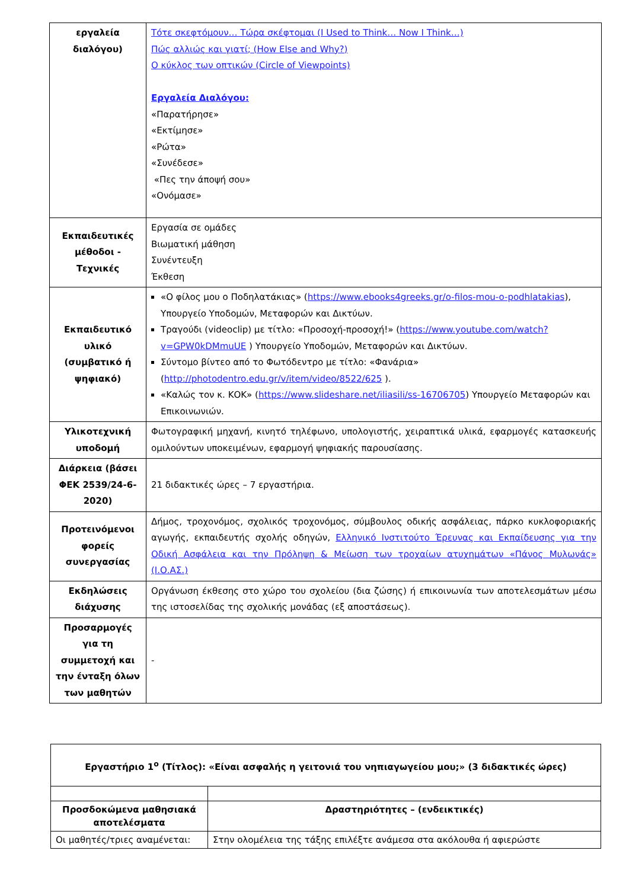| εργαλεία διαλόγου) | Τότε σκεφτόμουν… Τώρα σκέφτομαι (I Used to Think… Now I Think…) Πώς αλλιώς και γιατί; (How Else and Why?) Ο κύκλος των οπτικών (Circle of Viewpoints) Εργαλεία Διαλόγου: «Παρατήρησε» «Εκτίμησε» «Ρώτα» «Συνέδεσε» «Πες την άποψή σου» «Ονόμασε» |
| Εκπαιδευτικές μέθοδοι - Τεχνικές | Εργασία σε ομάδες Βιωματική μάθηση Συνέντευξη Έκθεση |
| Εκπαιδευτικό υλικό (συμβατικό ή ψηφιακό) | «Ο φίλος μου ο Ποδηλατάκιας» ( https://www.ebooks4greeks.gr/o-filos-mou-o-podhlatakias ), Υπουργείο Υποδομών, Μεταφορών και Δικτύων. Τραγούδι (videoclip) με τίτλο: «Προσοχή-προσοχή!» ( https://www.youtube.com/watch?v=GPW0kDMmuUE ) Υπουργείο Υποδομών, Μεταφορών και Δικτύων. Σύντομο βίντεο από το Φωτόδεντρο με τίτλο: «Φανάρια» ( http://photodentro.edu.gr/v/item/video/8522/625 ). «Καλώς τον κ. ΚΟΚ» ( https://www.slideshare.net/iliasili/ss-16706705 ) Υπουργείο Μεταφορών και Επικοινωνιών. |
| Υλικοτεχνική υποδομή | Φωτογραφική μηχανή, κινητό τηλέφωνο, υπολογιστής, χειραπτικά υλικά, εφαρμογές κατασκευής ομιλούντων υποκειμένων, εφαρμογή ψηφιακής παρουσίασης. |
| Διάρκεια (βάσει ΦΕΚ 2539/24-6-2020) | 21 διδακτικές ώρες – 7 εργαστήρια. |
| Προτεινόμενοι φορείς συνεργασίας | Δήμος, τροχονόμος, σχολικός τροχονόμος, σύμβουλος οδικής ασφάλειας, πάρκο κυκλοφοριακής αγωγής, εκπαιδευτής σχολής οδηγών, Ελληνικό Ινστιτούτο Έρευνας και Εκπαίδευσης για την Οδική Ασφάλεια και την Πρόληψη & Μείωση των τροχαίων ατυχημάτων «Πάνος Μυλωνάς» (Ι.Ο.ΑΣ.) |
| Εκδηλώσεις διάχυσης | Οργάνωση έκθεσης στο χώρο του σχολείου (δια ζώσης) ή επικοινωνία των αποτελεσμάτων μέσω της ιστοσελίδας της σχολικής μονάδας (εξ αποστάσεως). |
| Προσαρμογές για τη συμμετοχή και την ένταξη όλων των μαθητών | - |
| Εργαστήριο 1<sup>ο</sup> (Τίτλος): «Είναι ασφαλής η γειτονιά του νηπιαγωγείου μου;» (3 διδακτικές ώρες) | |
| Προσδοκώμενα μαθησιακά αποτελέσματα | Δραστηριότητες – (ενδεικτικές) |
| Οι μαθητές/τριες αναμένεται: | Στην ολομέλεια της τάξης επιλέξτε ανάμεσα στα ακόλουθα ή αφιερώστε |